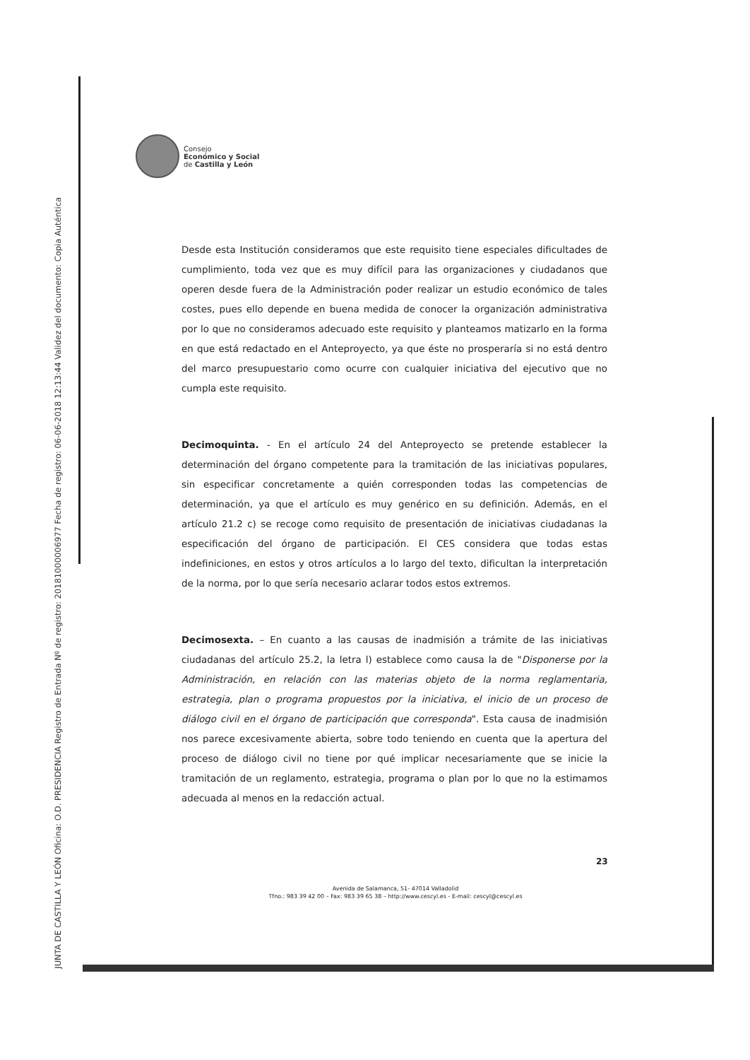JUNTA DE CASTILLA Y LEÓN Oficina: O.D. PRESIDENCIA Registro de Entrada Nº de registro: 20181000006977 Fecha de registro: 06-06-2018 12:13:44 Validez del documento: Copia Auténtica
Consejo
Económico y Social
de Castilla y León
Desde esta Institución consideramos que este requisito tiene especiales dificultades de cumplimiento, toda vez que es muy difícil para las organizaciones y ciudadanos que operen desde fuera de la Administración poder realizar un estudio económico de tales costes, pues ello depende en buena medida de conocer la organización administrativa por lo que no consideramos adecuado este requisito y planteamos matizarlo en la forma en que está redactado en el Anteproyecto, ya que éste no prosperaría si no está dentro del marco presupuestario como ocurre con cualquier iniciativa del ejecutivo que no cumpla este requisito.
Decimoquinta. - En el artículo 24 del Anteproyecto se pretende establecer la determinación del órgano competente para la tramitación de las iniciativas populares, sin especificar concretamente a quién corresponden todas las competencias de determinación, ya que el artículo es muy genérico en su definición. Además, en el artículo 21.2 c) se recoge como requisito de presentación de iniciativas ciudadanas la especificación del órgano de participación. El CES considera que todas estas indefiniciones, en estos y otros artículos a lo largo del texto, dificultan la interpretación de la norma, por lo que sería necesario aclarar todos estos extremos.
Decimosexta. – En cuanto a las causas de inadmisión a trámite de las iniciativas ciudadanas del artículo 25.2, la letra l) establece como causa la de "Disponerse por la Administración, en relación con las materias objeto de la norma reglamentaria, estrategia, plan o programa propuestos por la iniciativa, el inicio de un proceso de diálogo civil en el órgano de participación que corresponda". Esta causa de inadmisión nos parece excesivamente abierta, sobre todo teniendo en cuenta que la apertura del proceso de diálogo civil no tiene por qué implicar necesariamente que se inicie la tramitación de un reglamento, estrategia, programa o plan por lo que no la estimamos adecuada al menos en la redacción actual.
23
Avenida de Salamanca, 51- 47014 Valladolid
Tfno.: 983 39 42 00 – Fax: 983 39 65 38 – http://www.cescyl.es - E-mail: cescyl@cescyl.es